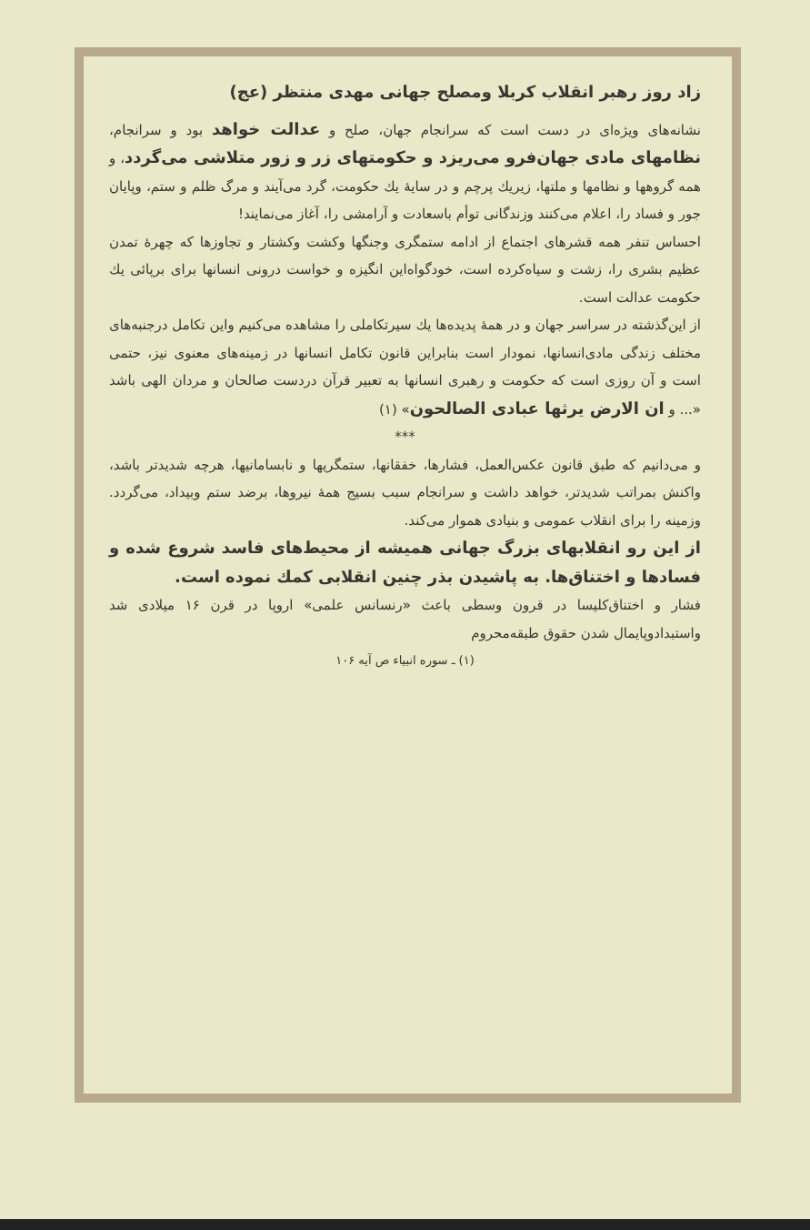زاد روز رهبر انقلاب کربلا ومصلح جهانی مهدی منتظر (عج)
نشانه‌های ویژه‌ای در دست است که سرانجام جهان، صلح و عدالت خواهد بود و سرانجام، نظامهای مادی جهان‌فرو می‌ریزد و حکومتهای زر و زور متلاشی می‌گردد، و همه گروهها و نظامها و ملتها، زیریك پرچم و در سایهٔ یك حکومت، گرد می‌آیند و مرگ ظلم و ستم، وپایان جور و فساد را، اعلام می‌کنند وزندگانی توأم باسعادت و آرامشی را، آغاز می‌نمایند!
احساس تنفر همه قشرهای اجتماع از ادامه ستمگری وجنگها وکشت وکشتار و تجاوزها که چهرهٔ تمدن عظیم بشری را، زشت و سیاه‌کرده است، خودگواه‌این انگیزه و خواست درونی انسانها برای برپائی یك حکومت عدالت است.
از این‌گذشته در سراسر جهان و در همهٔ پدیده‌ها یك سیرتکاملی را مشاهده می‌کنیم واین تکامل درجنبه‌های مختلف زندگی مادی‌انسانها، نمودار است بنابراین قانون تکامل انسانها در زمینه‌های معنوی نیز، حتمی است و آن روزی است که حکومت و رهبری انسانها به تعبیر قرآن دردست صالحان و مردان الهی باشد «... و ان الارض یرثها عبادی الصالحون» (۱)
***
و می‌دانیم که طبق قانون عکس‌العمل، فشارها، خفقانها، ستمگریها و نابسامانیها، هرچه شدید‌تر باشد، واکنش بمراتب شدیدتر، خواهد داشت و سرانجام سبب بسیج همهٔ نیروها، برضد ستم وبیداد، می‌گردد. وزمینه را برای انقلاب عمومی و بنیادی هموار می‌کند.
از این رو انقلابهای بزرگ جهانی همیشه از محیط‌های فاسد شروع شده و فسادها و اختناق‌ها. به پاشیدن بذر چنین انقلابی کمك نموده است.
فشار و اختناق‌کلیسا در قرون وسطی باعث «رنسانس علمی» اروپا در قرن ۱۶ میلادی شد واستبدادوپایمال شدن حقوق طبقه‌محروم
(۱) ـ سوره انبیاء ص آیه ۱۰۶